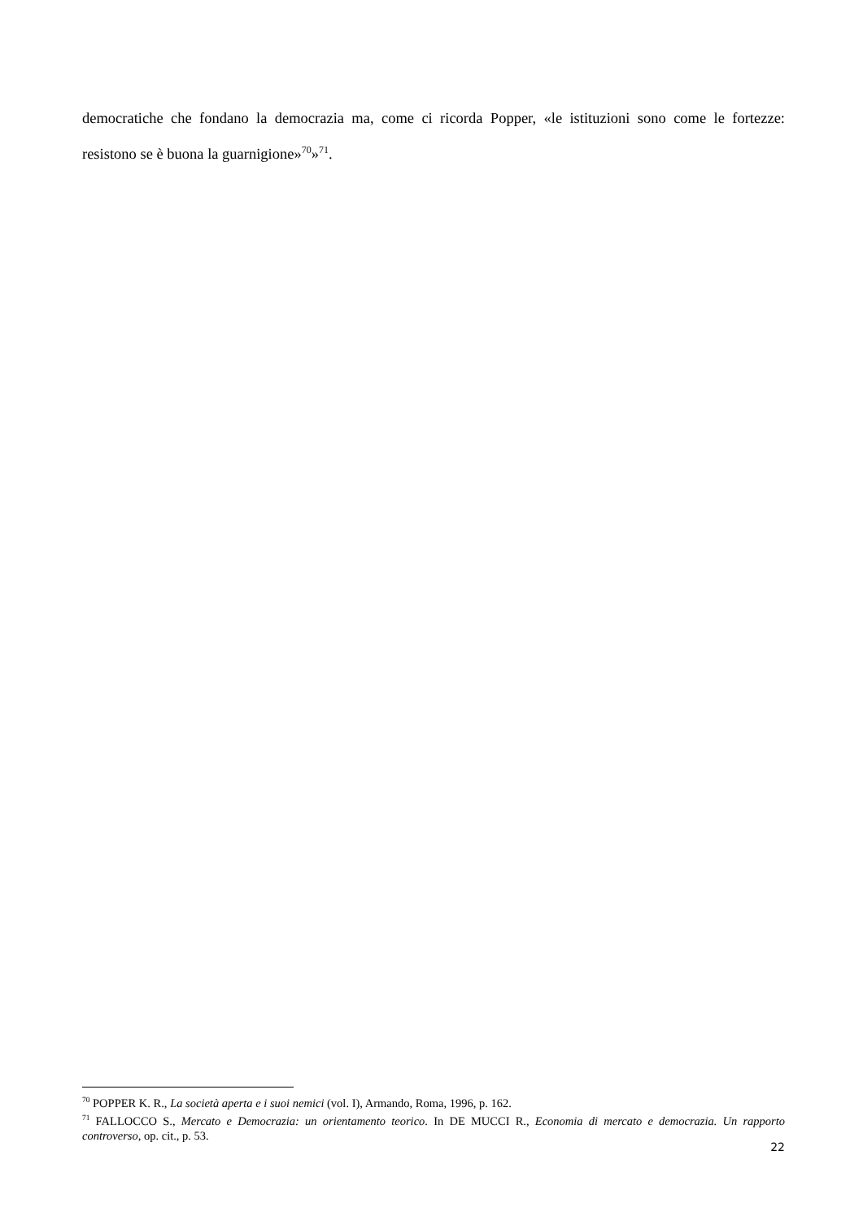democratiche che fondano la democrazia ma, come ci ricorda Popper, «le istituzioni sono come le fortezze: resistono se è buona la guarnigione»<sup>70</sup>»<sup>71</sup>.
<sup>70</sup> POPPER K. R., La società aperta e i suoi nemici (vol. I), Armando, Roma, 1996, p. 162.
<sup>71</sup> FALLOCCO S., Mercato e Democrazia: un orientamento teorico. In DE MUCCI R., Economia di mercato e democrazia. Un rapporto controverso, op. cit., p. 53.
22